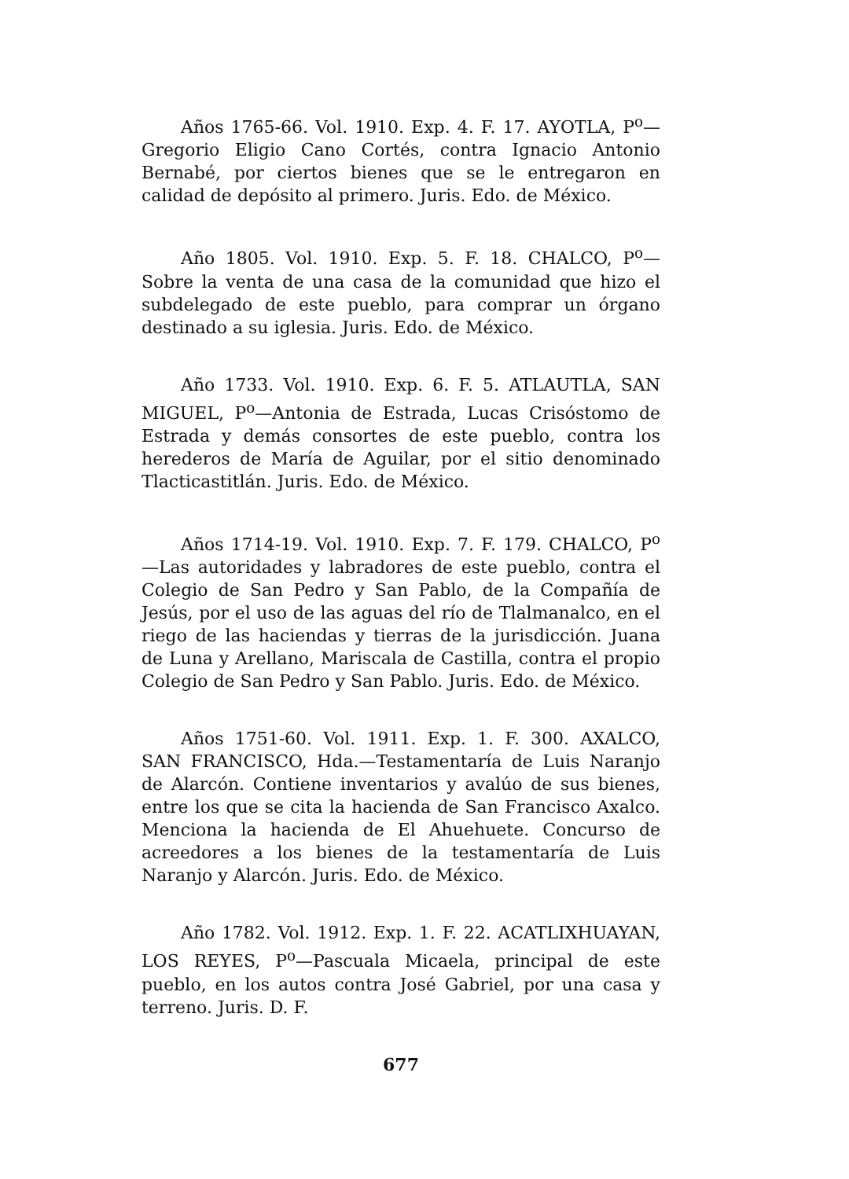Años 1765-66. Vol. 1910. Exp. 4. F. 17. AYOTLA, P<sup>o</sup>—Gregorio Eligio Cano Cortés, contra Ignacio Antonio Bernabé, por ciertos bienes que se le entregaron en calidad de depósito al primero. Juris. Edo. de México.
Año 1805. Vol. 1910. Exp. 5. F. 18. CHALCO, P<sup>o</sup>—Sobre la venta de una casa de la comunidad que hizo el subdelegado de este pueblo, para comprar un órgano destinado a su iglesia. Juris. Edo. de México.
Año 1733. Vol. 1910. Exp. 6. F. 5. ATLAUTLA, SAN MIGUEL, P<sup>o</sup>—Antonia de Estrada, Lucas Crisóstomo de Estrada y demás consortes de este pueblo, contra los herederos de María de Aguilar, por el sitio denominado Tlacticastitlán. Juris. Edo. de México.
Años 1714-19. Vol. 1910. Exp. 7. F. 179. CHALCO, P<sup>o</sup>—Las autoridades y labradores de este pueblo, contra el Colegio de San Pedro y San Pablo, de la Compañía de Jesús, por el uso de las aguas del río de Tlalmanalco, en el riego de las haciendas y tierras de la jurisdicción. Juana de Luna y Arellano, Mariscala de Castilla, contra el propio Colegio de San Pedro y San Pablo. Juris. Edo. de México.
Años 1751-60. Vol. 1911. Exp. 1. F. 300. AXALCO, SAN FRANCISCO, Hda.—Testamentaría de Luis Naranjo de Alarcón. Contiene inventarios y avalúo de sus bienes, entre los que se cita la hacienda de San Francisco Axalco. Menciona la hacienda de El Ahuehuete. Concurso de acreedores a los bienes de la testamentaría de Luis Naranjo y Alarcón. Juris. Edo. de México.
Año 1782. Vol. 1912. Exp. 1. F. 22. ACATLIXHUAYAN, LOS REYES, P<sup>o</sup>—Pascuala Micaela, principal de este pueblo, en los autos contra José Gabriel, por una casa y terreno. Juris. D. F.
677